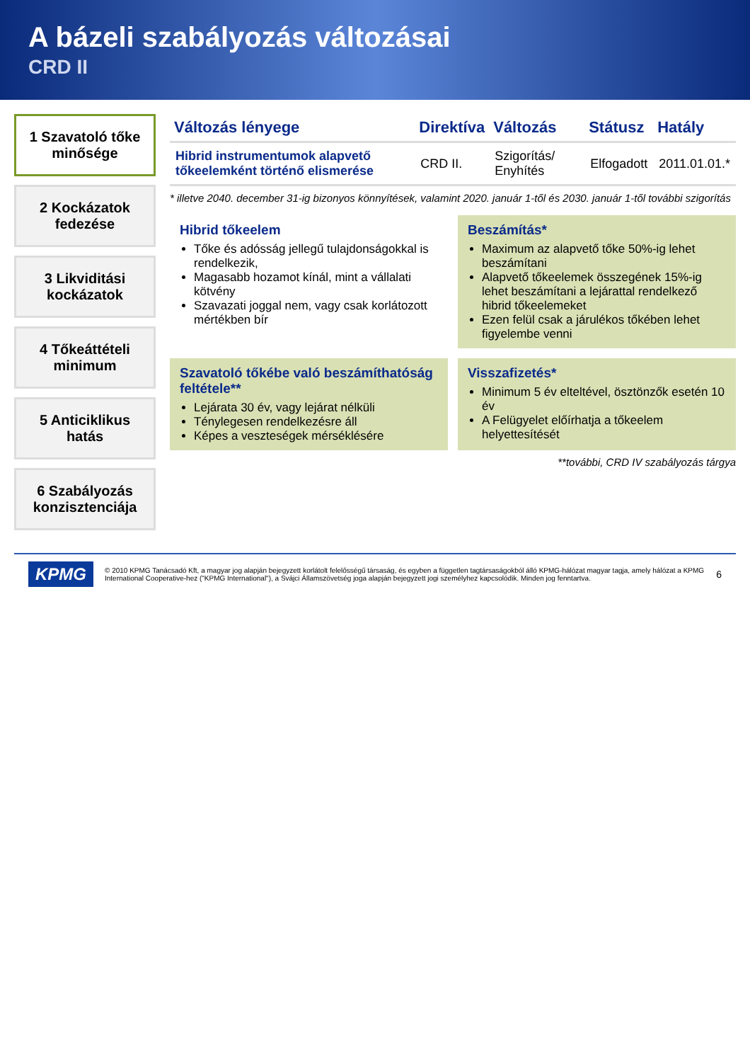A bázeli szabályozás változásai
CRD II
1 Szavatoló tőke minősége
2 Kockázatok fedezése
3 Likviditási kockázatok
4 Tőkeáttételi minimum
5 Anticiklikus hatás
6 Szabályozás konzisztenciája
| Változás lényege | Direktíva | Változás | Státusz | Hatály |
| --- | --- | --- | --- | --- |
| Hibrid instrumentumok alapvető tőkeelemként történő elismerése | CRD II. | Szigorítás/ Enyhítés | Elfogadott | 2011.01.01.* |
* illetve 2040. december 31-ig bizonyos könnyítések, valamint 2020. január 1-től és 2030. január 1-től további szigorítás
Hibrid tőkeelem
Tőke és adósság jellegű tulajdonságokkal is rendelkezik,
Magasabb hozamot kínál, mint a vállalati kötvény
Szavazati joggal nem, vagy csak korlátozott mértékben bír
Beszámítás*
Maximum az alapvető tőke 50%-ig lehet beszámítani
Alapvető tőkeelemek összegének 15%-ig lehet beszámítani a lejárattal rendelkező hibrid tőkeelemeket
Ezen felül csak a járulékos tőkében lehet figyelembe venni
Szavatoló tőkébe való beszámíthatóság feltétele**
Lejárata 30 év, vagy lejárat nélküli
Ténylegesen rendelkezésre áll
Képes a veszteségek mérséklésére
Visszafizetés*
Minimum 5 év elteltével, ösztönzők esetén 10 év
A Felügyelet előírhatja a tőkeelem helyettesítését
**további, CRD IV szabályozás tárgya
KPMG © 2010 KPMG Tanácsadó Kft, a magyar jog alapján bejegyzett korlátolt felelősségű társaság, és egyben a független tagtársaságokból álló KPMG-hálózat magyar tagja, amely hálózat a KPMG International Cooperative-hez ("KPMG International"), a Svájci Államszövetség joga alapján bejegyzett jogi személyhez kapcsolódik. Minden jog fenntartva. 6